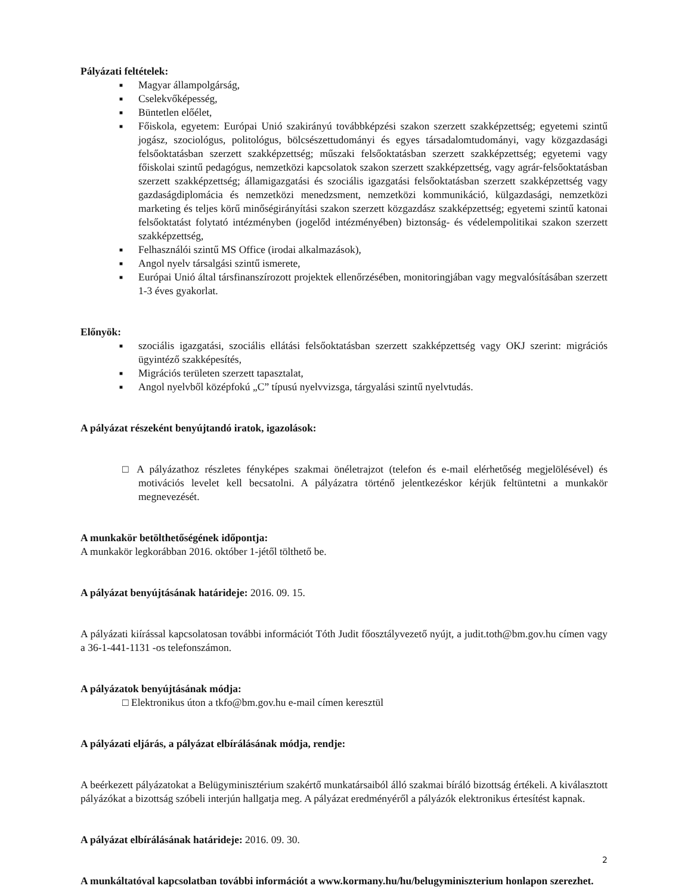Pályázati feltételek:
■ Magyar állampolgárság,
■ Cselekvőképesség,
■ Büntetlen előélet,
■ Főiskola, egyetem: Európai Unió szakirányú továbbképzési szakon szerzett szakképzettség; egyetemi szintű jogász, szociológus, politológus, bölcsészettudományi és egyes társadalomtudományi, vagy közgazdasági felsőoktatásban szerzett szakképzettség; műszaki felsőoktatásban szerzett szakképzettség; egyetemi vagy főiskolai szintű pedagógus, nemzetközi kapcsolatok szakon szerzett szakképzettség, vagy agrár-felsőoktatásban szerzett szakképzettség; államigazgatási és szociális igazgatási felsőoktatásban szerzett szakképzettség vagy gazdaságdiplomácia és nemzetközi menedzsment, nemzetközi kommunikáció, külgazdasági, nemzetközi marketing és teljes körű minőségirányítási szakon szerzett közgazdász szakképzettség; egyetemi szintű katonai felsőoktatást folytató intézményben (jogelőd intézményében) biztonság- és védelempolitikai szakon szerzett szakképzettség,
■ Felhasználói szintű MS Office (irodai alkalmazások),
■ Angol nyelv társalgási szintű ismerete,
■ Európai Unió által társfinanszírozott projektek ellenőrzésében, monitoringjában vagy megvalósításában szerzett 1-3 éves gyakorlat.
Előnyök:
■ szociális igazgatási, szociális ellátási felsőoktatásban szerzett szakképzettség vagy OKJ szerint: migrációs ügyintéző szakképesítés,
■ Migrációs területen szerzett tapasztalat,
■ Angol nyelvből középfokú „C” típusú nyelvvizsga, tárgyalási szintű nyelvtudás.
A pályázat részeként benyújtandó iratok, igazolások:
□ A pályázathoz részletes fényképes szakmai önéletrajzot (telefon és e-mail elérhetőség megjelölésével) és motivációs levelet kell becsatolni. A pályázatra történő jelentkezéskor kérjük feltüntetni a munkakör megnevezését.
A munkakör betölthetőségének időpontja:
A munkakör legkorábban 2016. október 1-jétől tölthető be.
A pályázat benyújtásának határideje: 2016. 09. 15.
A pályázati kiírással kapcsolatosan további információt Tóth Judit főosztályvezető nyújt, a judit.toth@bm.gov.hu címen vagy a 36-1-441-1131 -os telefonszámon.
A pályázatok benyújtásának módja:
□ Elektronikus úton a tkfo@bm.gov.hu e-mail címen keresztül
A pályázati eljárás, a pályázat elbírálásának módja, rendje:
A beérkezett pályázatokat a Belügyminisztérium szakértő munkatársaiból álló szakmai bíráló bizottság értékeli. A kiválasztott pályázókat a bizottság szóbeli interjún hallgatja meg. A pályázat eredményéről a pályázók elektronikus értesítést kapnak.
A pályázat elbírálásának határideje: 2016. 09. 30.
A munkáltatóval kapcsolatban további információt a www.kormany.hu/hu/belugyminiszterium honlapon szerezhet.
2